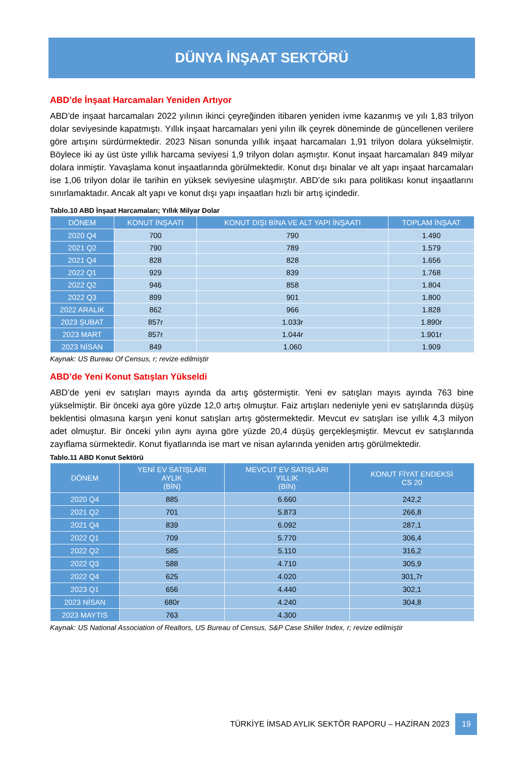DÜNYA İNŞAAT SEKTÖRÜ
ABD’de İnşaat Harcamaları Yeniden Artıyor
ABD’de inşaat harcamaları 2022 yılının ikinci çeyreğinden itibaren yeniden ivme kazanmış ve yılı 1,83 trilyon dolar seviyesinde kapatmıştı. Yıllık inşaat harcamaları yeni yılın ilk çeyrek döneminde de güncellenen verilere göre artışını sürdürmektedir. 2023 Nisan sonunda yıllık inşaat harcamaları 1,91 trilyon dolara yükselmiştir. Böylece iki ay üst üste yıllık harcama seviyesi 1,9 trilyon doları aşmıştır. Konut inşaat harcamaları 849 milyar dolara inmiştir. Yavaşlama konut inşaatlarında görülmektedir. Konut dışı binalar ve alt yapı inşaat harcamaları ise 1,06 trilyon dolar ile tarihin en yüksek seviyesine ulaşmıştır. ABD’de sıkı para politikası konut inşaatlarını sınırlamaktadır. Ancak alt yapı ve konut dışı yapı inşaatları hızlı bir artış içindedir.
Tablo.10 ABD İnşaat Harcamaları; Yıllık Milyar Dolar
| DÖNEM | KONUT İNŞAATI | KONUT DIŞI BİNA VE ALT YAPI İNŞAATI | TOPLAM İNŞAAT |
| --- | --- | --- | --- |
| 2020 Q4 | 700 | 790 | 1.490 |
| 2021 Q2 | 790 | 789 | 1.579 |
| 2021 Q4 | 828 | 828 | 1.656 |
| 2022 Q1 | 929 | 839 | 1.768 |
| 2022 Q2 | 946 | 858 | 1.804 |
| 2022 Q3 | 899 | 901 | 1.800 |
| 2022 ARALIK | 862 | 966 | 1.828 |
| 2023 ŞUBAT | 857r | 1.033r | 1.890r |
| 2023 MART | 857r | 1.044r | 1.901r |
| 2023 NİSAN | 849 | 1.060 | 1.909 |
Kaynak: US Bureau Of Census, r; revize edilmiştir
ABD’de Yeni Konut Satışları Yükseldi
ABD’de yeni ev satışları mayıs ayında da artış göstermiştir. Yeni ev satışları mayıs ayında 763 bine yükselmiştir. Bir önceki aya göre yüzde 12,0 artış olmuştur. Faiz artışları nedeniyle yeni ev satışlarında düşüş beklentisi olmasına karşın yeni konut satışları artış göstermektedir. Mevcut ev satışları ise yıllık 4,3 milyon adet olmuştur. Bir önceki yılın aynı ayına göre yüzde 20,4 düşüş gerçekleşmiştir. Mevcut ev satışlarında zayıflama sürmektedir. Konut fiyatlarında ise mart ve nisan aylarında yeniden artış görülmektedir.
Tablo.11 ABD Konut Sektörü
| DÖNEM | YENİ EV SATIŞLARI AYLIK (BİN) | MEVCUT EV SATIŞLARI YILLIK (BİN) | KONUT FİYAT ENDEKSİ CS 20 |
| --- | --- | --- | --- |
| 2020 Q4 | 885 | 6.660 | 242,2 |
| 2021 Q2 | 701 | 5.873 | 266,8 |
| 2021 Q4 | 839 | 6.092 | 287,1 |
| 2022 Q1 | 709 | 5.770 | 306,4 |
| 2022 Q2 | 585 | 5.110 | 316,2 |
| 2022 Q3 | 588 | 4.710 | 305,9 |
| 2022 Q4 | 625 | 4.020 | 301,7r |
| 2023 Q1 | 656 | 4.440 | 302,1 |
| 2023 NİSAN | 680r | 4.240 | 304,8 |
| 2023 MAYTIS | 763 | 4.300 | |
Kaynak: US National Association of Realtors, US Bureau of Census, S&P Case Shiller Index, r; revize edilmiştir
TÜRKİYE İMSAD AYLIK SEKTÖR RAPORU – HAZİRAN 2023 19